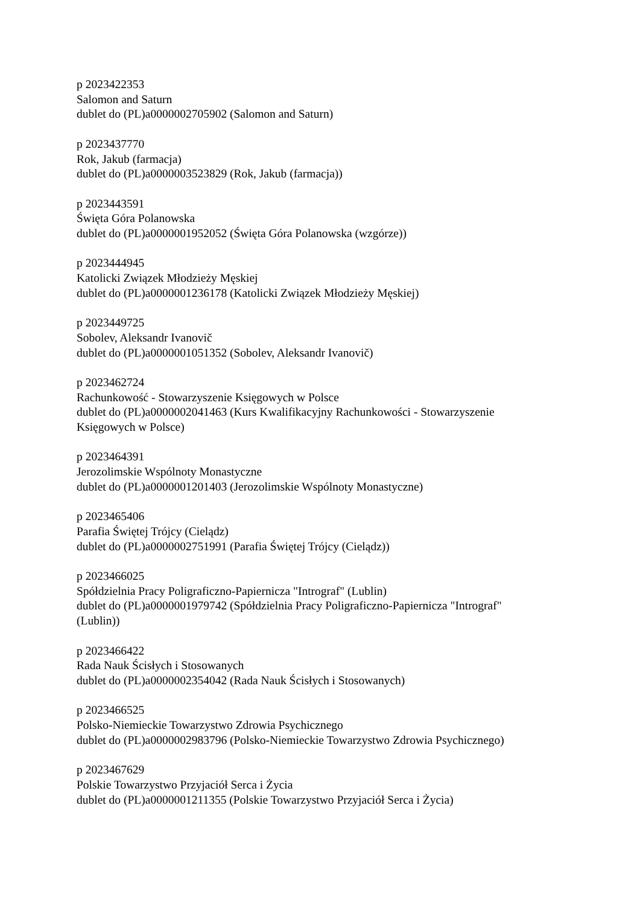p 2023422353
Salomon and Saturn
dublet do (PL)a0000002705902 (Salomon and Saturn)
p 2023437770
Rok, Jakub (farmacja)
dublet do (PL)a0000003523829 (Rok, Jakub (farmacja))
p 2023443591
Święta Góra Polanowska
dublet do (PL)a0000001952052 (Święta Góra Polanowska (wzgórze))
p 2023444945
Katolicki Związek Młodzieży Męskiej
dublet do (PL)a0000001236178 (Katolicki Związek Młodzieży Męskiej)
p 2023449725
Sobolev, Aleksandr Ivanovič
dublet do (PL)a0000001051352 (Sobolev, Aleksandr Ivanovič)
p 2023462724
Rachunkowość - Stowarzyszenie Księgowych w Polsce
dublet do (PL)a0000002041463 (Kurs Kwalifikacyjny Rachunkowości - Stowarzyszenie Księgowych w Polsce)
p 2023464391
Jerozolimskie Wspólnoty Monastyczne
dublet do (PL)a0000001201403 (Jerozolimskie Wspólnoty Monastyczne)
p 2023465406
Parafia Świętej Trójcy (Cielądz)
dublet do (PL)a0000002751991 (Parafia Świętej Trójcy (Cielądz))
p 2023466025
Spółdzielnia Pracy Poligraficzno-Papiernicza "Intrograf" (Lublin)
dublet do (PL)a0000001979742 (Spółdzielnia Pracy Poligraficzno-Papiernicza "Intrograf" (Lublin))
p 2023466422
Rada Nauk Ścisłych i Stosowanych
dublet do (PL)a0000002354042 (Rada Nauk Ścisłych i Stosowanych)
p 2023466525
Polsko-Niemieckie Towarzystwo Zdrowia Psychicznego
dublet do (PL)a0000002983796 (Polsko-Niemieckie Towarzystwo Zdrowia Psychicznego)
p 2023467629
Polskie Towarzystwo Przyjaciół Serca i Życia
dublet do (PL)a0000001211355 (Polskie Towarzystwo Przyjaciół Serca i Życia)